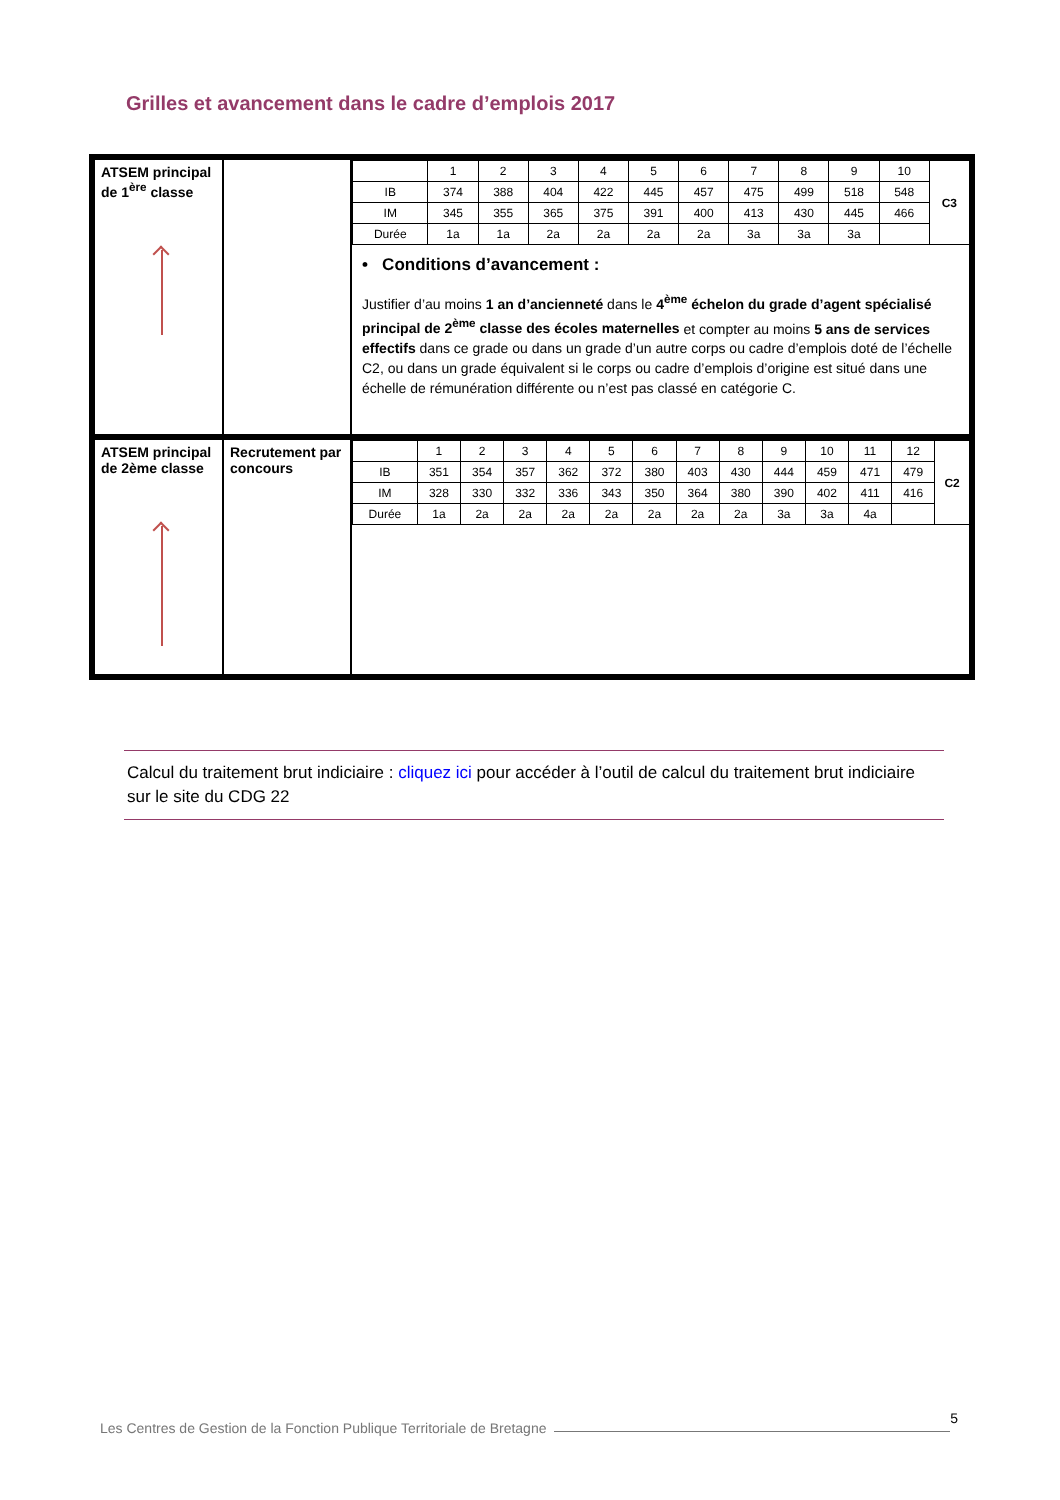Grilles et avancement dans le cadre d’emplois 2017
| ATSEM principal de 1<sup>ère</sup> classe | | / / 1 / 2 / 3 / 4 / 5 / 6 / 7 / 8 / 9 / 10 / C3 / / IB / 374 / 388 / 404 / 422 / 445 / 457 / 475 / 499 / 518 / 548 / / / IM / 345 / 355 / 365 / 375 / 391 / 400 / 413 / 430 / 445 / 466 / / / Durée / 1a / 1a / 2a / 2a / 2a / 2a / 3a / 3a / 3a / / / • Conditions d’avancement : Justifier d’au moins 1 an d’ancienneté dans le 4<sup>ème</sup> échelon du grade d’agent spécialisé principal de 2<sup>ème</sup> classe des écoles maternelles et compter au moins 5 ans de services effectifs dans ce grade ou dans un grade d’un autre corps ou cadre d’emplois doté de l’échelle C2, ou dans un grade équivalent si le corps ou cadre d’emplois d’origine est situé dans une échelle de rémunération différente ou n’est pas classé en catégorie C. |
| ATSEM principal de 2ème classe | Recrutement par concours | / / 1 / 2 / 3 / 4 / 5 / 6 / 7 / 8 / 9 / 10 / 11 / 12 / C2 / / IB / 351 / 354 / 357 / 362 / 372 / 380 / 403 / 430 / 444 / 459 / 471 / 479 / / / IM / 328 / 330 / 332 / 336 / 343 / 350 / 364 / 380 / 390 / 402 / 411 / 416 / / / Durée / 1a / 2a / 2a / 2a / 2a / 2a / 2a / 2a / 3a / 3a / 4a / / / |
Calcul du traitement brut indiciaire : cliquez ici pour accéder à l’outil de calcul du traitement brut indiciaire sur le site du CDG 22
Les Centres de Gestion de la Fonction Publique Territoriale de Bretagne 5